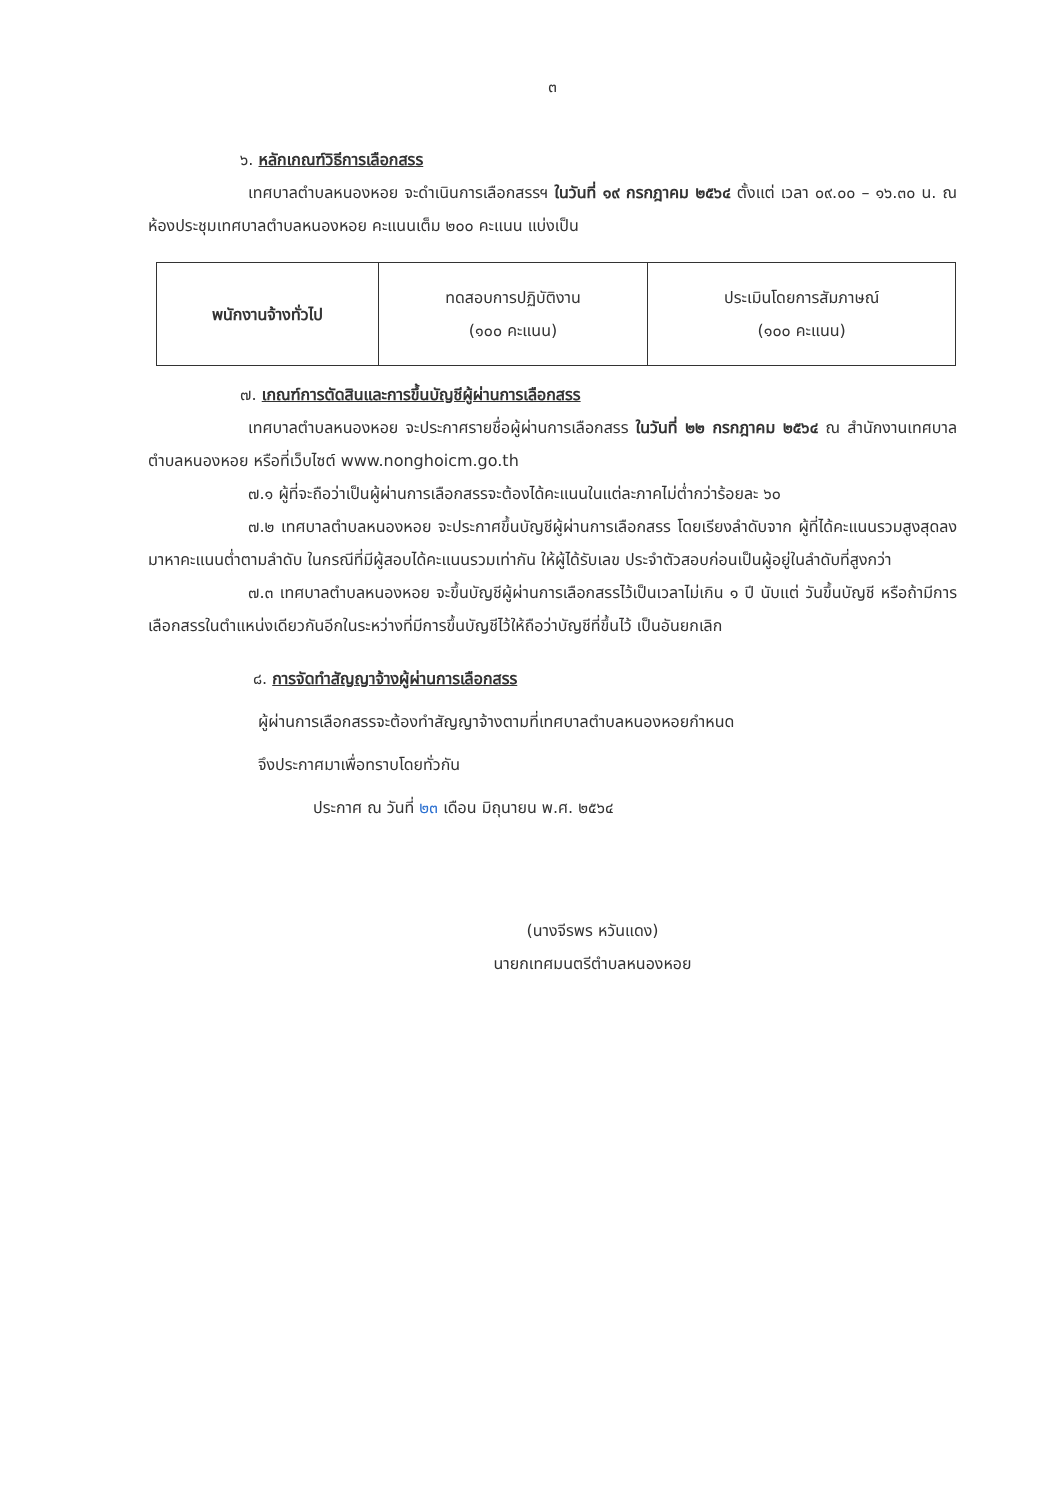๓
๖. หลักเกณฑ์วิธีการเลือกสรร
เทศบาลตำบลหนองหอย จะดำเนินการเลือกสรรฯ ในวันที่ ๑๙ กรกฎาคม ๒๕๖๔ ตั้งแต่ เวลา ๐๙.๐๐ – ๑๖.๓๐ น. ณ ห้องประชุมเทศบาลตำบลหนองหอย คะแนนเต็ม ๒๐๐ คะแนน แบ่งเป็น
| พนักงานจ้างทั่วไป | ทดสอบการปฏิบัติงาน (๑๐๐ คะแนน) | ประเมินโดยการสัมภาษณ์ (๑๐๐ คะแนน) |
๗. เกณฑ์การตัดสินและการขึ้นบัญชีผู้ผ่านการเลือกสรร
เทศบาลตำบลหนองหอย จะประกาศรายชื่อผู้ผ่านการเลือกสรร ในวันที่ ๒๒ กรกฎาคม ๒๕๖๔ ณ สำนักงานเทศบาลตำบลหนองหอย หรือที่เว็บไซต์ www.nonghoicm.go.th
๗.๑ ผู้ที่จะถือว่าเป็นผู้ผ่านการเลือกสรรจะต้องได้คะแนนในแต่ละภาคไม่ต่ำกว่าร้อยละ ๖๐
๗.๒ เทศบาลตำบลหนองหอย จะประกาศขึ้นบัญชีผู้ผ่านการเลือกสรร โดยเรียงลำดับจาก ผู้ที่ได้คะแนนรวมสูงสุดลงมาหาคะแนนต่ำตามลำดับ ในกรณีที่มีผู้สอบได้คะแนนรวมเท่ากัน ให้ผู้ได้รับเลข ประจำตัวสอบก่อนเป็นผู้อยู่ในลำดับที่สูงกว่า
๗.๓ เทศบาลตำบลหนองหอย จะขึ้นบัญชีผู้ผ่านการเลือกสรรไว้เป็นเวลาไม่เกิน ๑ ปี นับแต่ วันขึ้นบัญชี หรือถ้ามีการเลือกสรรในตำแหน่งเดียวกันอีกในระหว่างที่มีการขึ้นบัญชีไว้ให้ถือว่าบัญชีที่ขึ้นไว้ เป็นอันยกเลิก
๘. การจัดทำสัญญาจ้างผู้ผ่านการเลือกสรร
ผู้ผ่านการเลือกสรรจะต้องทำสัญญาจ้างตามที่เทศบาลตำบลหนองหอยกำหนด
จึงประกาศมาเพื่อทราบโดยทั่วกัน
ประกาศ ณ วันที่ ๒๓ เดือน มิถุนายน พ.ศ. ๒๕๖๔
(นางจีรพร หวันแดง)
นายกเทศมนตรีตำบลหนองหอย